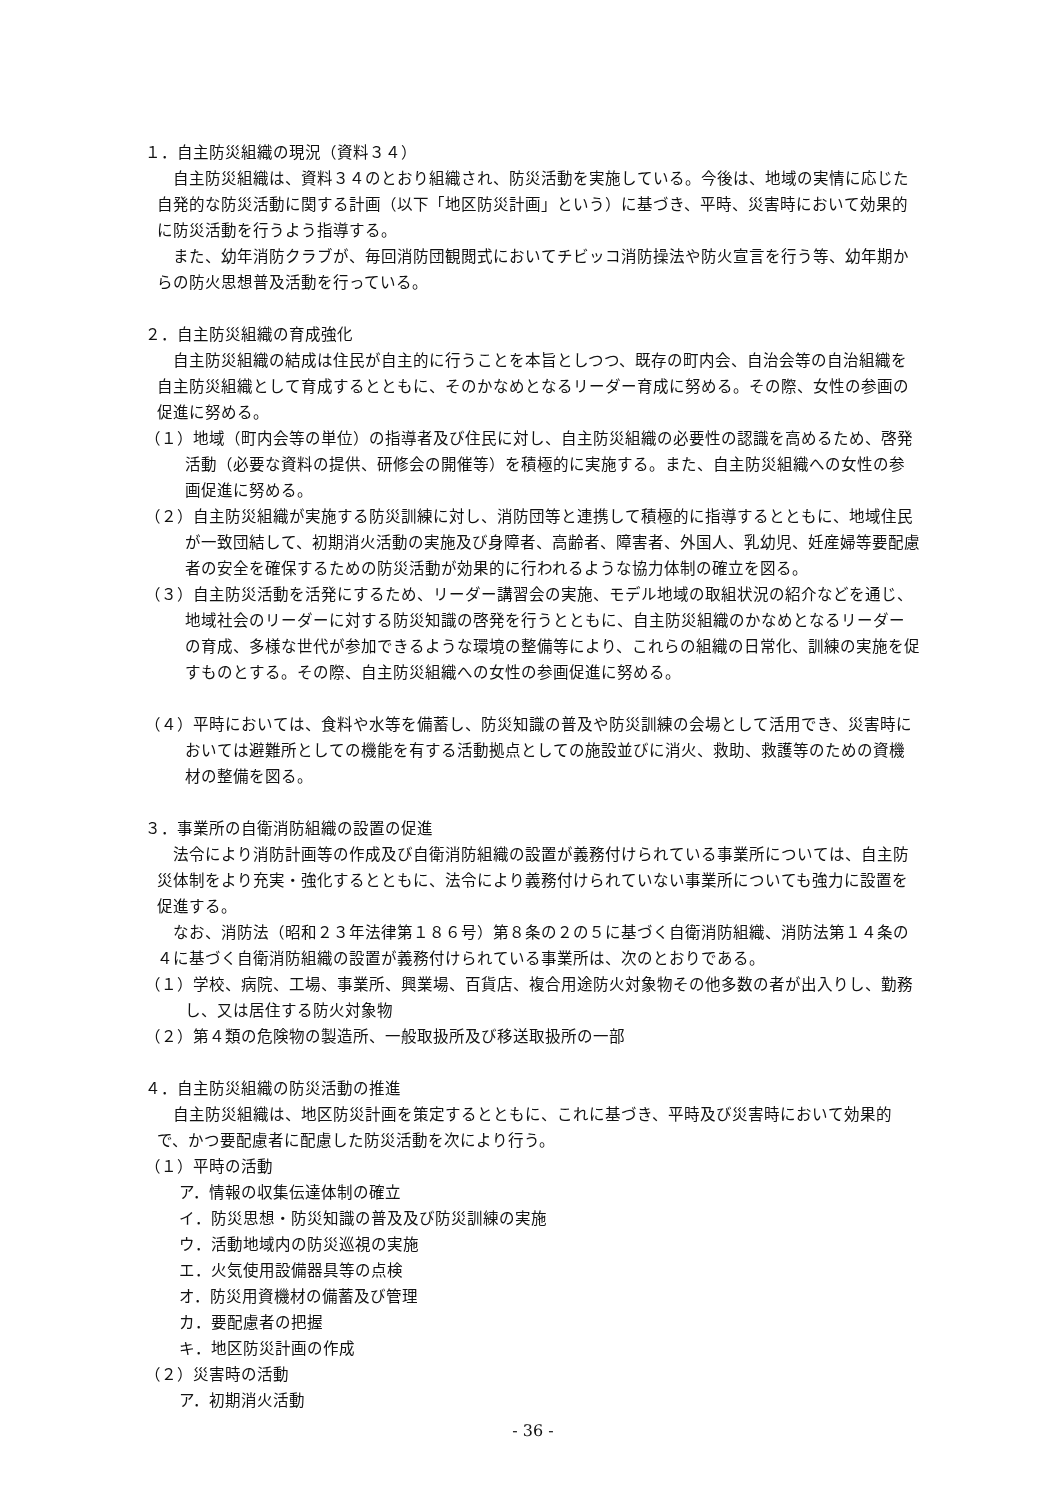１．自主防災組織の現況（資料３４）
自主防災組織は、資料３４のとおり組織され、防災活動を実施している。今後は、地域の実情に応じた自発的な防災活動に関する計画（以下「地区防災計画」という）に基づき、平時、災害時において効果的に防災活動を行うよう指導する。
また、幼年消防クラブが、毎回消防団観閲式においてチビッコ消防操法や防火宣言を行う等、幼年期からの防火思想普及活動を行っている。
２．自主防災組織の育成強化
自主防災組織の結成は住民が自主的に行うことを本旨としつつ、既存の町内会、自治会等の自治組織を自主防災組織として育成するとともに、そのかなめとなるリーダー育成に努める。その際、女性の参画の促進に努める。
（１）地域（町内会等の単位）の指導者及び住民に対し、自主防災組織の必要性の認識を高めるため、啓発活動（必要な資料の提供、研修会の開催等）を積極的に実施する。また、自主防災組織への女性の参画促進に努める。
（２）自主防災組織が実施する防災訓練に対し、消防団等と連携して積極的に指導するとともに、地域住民が一致団結して、初期消火活動の実施及び身障者、高齢者、障害者、外国人、乳幼児、妊産婦等要配慮者の安全を確保するための防災活動が効果的に行われるような協力体制の確立を図る。
（３）自主防災活動を活発にするため、リーダー講習会の実施、モデル地域の取組状況の紹介などを通じ、地域社会のリーダーに対する防災知識の啓発を行うとともに、自主防災組織のかなめとなるリーダーの育成、多様な世代が参加できるような環境の整備等により、これらの組織の日常化、訓練の実施を促すものとする。その際、自主防災組織への女性の参画促進に努める。
（４）平時においては、食料や水等を備蓄し、防災知識の普及や防災訓練の会場として活用でき、災害時においては避難所としての機能を有する活動拠点としての施設並びに消火、救助、救護等のための資機材の整備を図る。
３．事業所の自衛消防組織の設置の促進
法令により消防計画等の作成及び自衛消防組織の設置が義務付けられている事業所については、自主防災体制をより充実・強化するとともに、法令により義務付けられていない事業所についても強力に設置を促進する。
なお、消防法（昭和２３年法律第１８６号）第８条の２の５に基づく自衛消防組織、消防法第１４条の４に基づく自衛消防組織の設置が義務付けられている事業所は、次のとおりである。
（１）学校、病院、工場、事業所、興業場、百貨店、複合用途防火対象物その他多数の者が出入りし、勤務し、又は居住する防火対象物
（２）第４類の危険物の製造所、一般取扱所及び移送取扱所の一部
４．自主防災組織の防災活動の推進
自主防災組織は、地区防災計画を策定するとともに、これに基づき、平時及び災害時において効果的で、かつ要配慮者に配慮した防災活動を次により行う。
（１）平時の活動
ア．情報の収集伝達体制の確立
イ．防災思想・防災知識の普及及び防災訓練の実施
ウ．活動地域内の防災巡視の実施
エ．火気使用設備器具等の点検
オ．防災用資機材の備蓄及び管理
カ．要配慮者の把握
キ．地区防災計画の作成
（２）災害時の活動
ア．初期消火活動
- 36 -